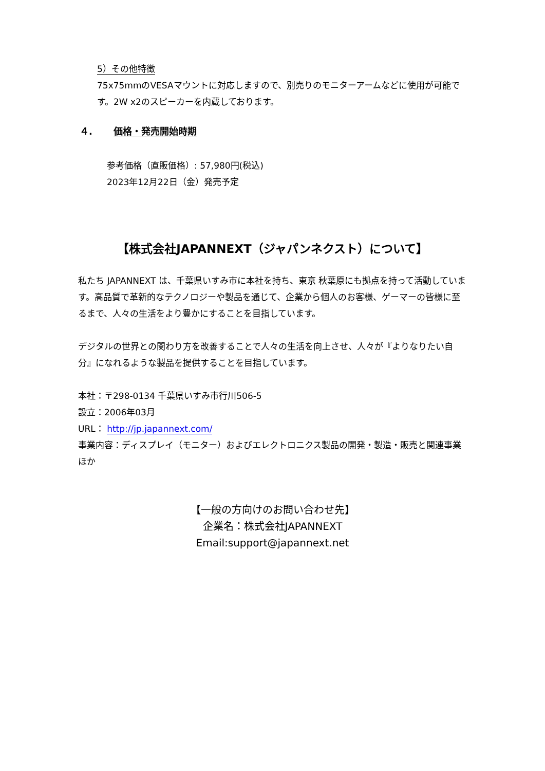5）その他特徴
75x75mmのVESAマウントに対応しますので、別売りのモニターアームなどに使用が可能です。2W x2のスピーカーを内蔵しております。
４. 価格・発売開始時期
参考価格（直販価格）: 57,980円(税込)
2023年12月22日（金）発売予定
【株式会社JAPANNEXT（ジャパンネクスト）について】
私たち JAPANNEXT は、千葉県いすみ市に本社を持ち、東京 秋葉原にも拠点を持って活動しています。高品質で革新的なテクノロジーや製品を通じて、企業から個人のお客様、ゲーマーの皆様に至るまで、人々の生活をより豊かにすることを目指しています。
デジタルの世界との関わり方を改善することで人々の生活を向上させ、人々が『よりなりたい自分』になれるような製品を提供することを目指しています。
本社：〒298-0134 千葉県いすみ市行川506-5
設立：2006年03月
URL： http://jp.japannext.com/
事業内容：ディスプレイ（モニター）およびエレクトロニクス製品の開発・製造・販売と関連事業ほか
【一般の方向けのお問い合わせ先】
企業名：株式会社JAPANNEXT
Email:support@japannext.net